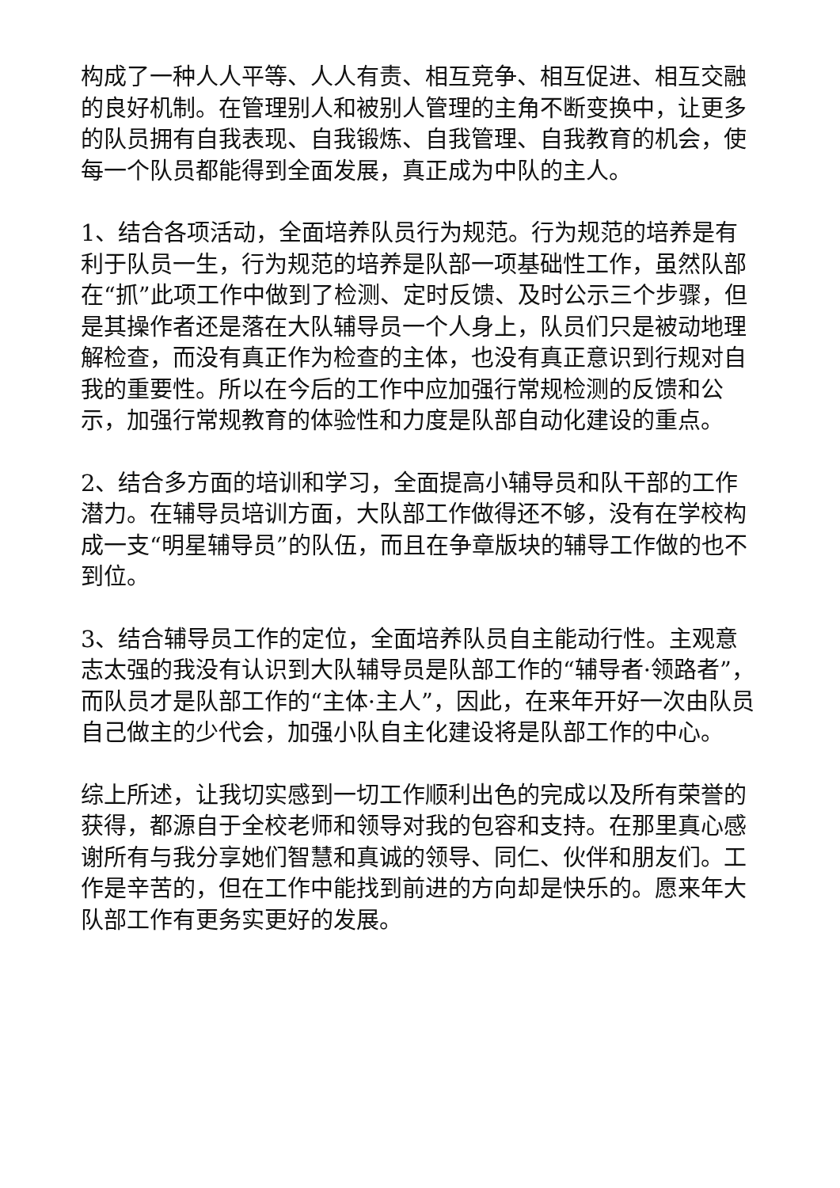构成了一种人人平等、人人有责、相互竞争、相互促进、相互交融的良好机制。在管理别人和被别人管理的主角不断变换中，让更多的队员拥有自我表现、自我锻炼、自我管理、自我教育的机会，使每一个队员都能得到全面发展，真正成为中队的主人。
1、结合各项活动，全面培养队员行为规范。行为规范的培养是有利于队员一生，行为规范的培养是队部一项基础性工作，虽然队部在“抓”此项工作中做到了检测、定时反馈、及时公示三个步骤，但是其操作者还是落在大队辅导员一个人身上，队员们只是被动地理解检查，而没有真正作为检查的主体，也没有真正意识到行规对自我的重要性。所以在今后的工作中应加强行常规检测的反馈和公示，加强行常规教育的体验性和力度是队部自动化建设的重点。
2、结合多方面的培训和学习，全面提高小辅导员和队干部的工作潜力。在辅导员培训方面，大队部工作做得还不够，没有在学校构成一支“明星辅导员”的队伍，而且在争章版块的辅导工作做的也不到位。
3、结合辅导员工作的定位，全面培养队员自主能动行性。主观意志太强的我没有认识到大队辅导员是队部工作的“辅导者·领路者”，而队员才是队部工作的“主体·主人”，因此，在来年开好一次由队员自己做主的少代会，加强小队自主化建设将是队部工作的中心。
综上所述，让我切实感到一切工作顺利出色的完成以及所有荣誉的获得，都源自于全校老师和领导对我的包容和支持。在那里真心感谢所有与我分享她们智慧和真诚的领导、同仁、伙伴和朋友们。工作是辛苦的，但在工作中能找到前进的方向却是快乐的。愿来年大队部工作有更务实更好的发展。